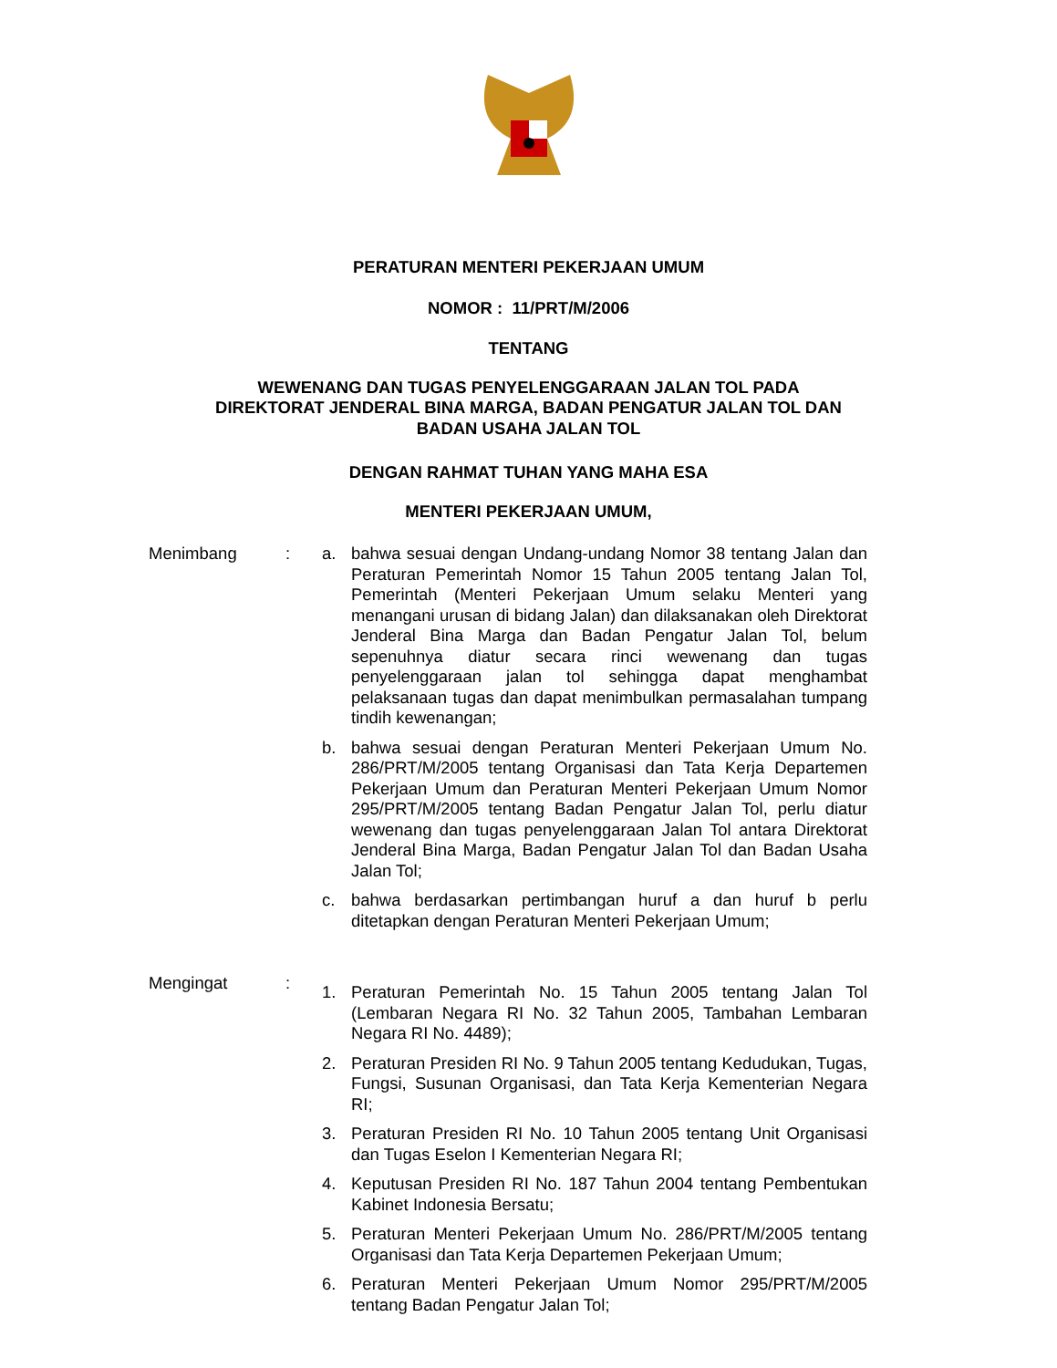PERATURAN MENTERI PEKERJAAN UMUM
NOMOR : 11/PRT/M/2006
TENTANG
WEWENANG DAN TUGAS PENYELENGGARAAN JALAN TOL PADA
DIREKTORAT JENDERAL BINA MARGA, BADAN PENGATUR JALAN TOL DAN
BADAN USAHA JALAN TOL
DENGAN RAHMAT TUHAN YANG MAHA ESA
MENTERI PEKERJAAN UMUM,
Menimbang : a. bahwa sesuai dengan Undang-undang Nomor 38 tentang Jalan dan Peraturan Pemerintah Nomor 15 Tahun 2005 tentang Jalan Tol, Pemerintah (Menteri Pekerjaan Umum selaku Menteri yang menangani urusan di bidang Jalan) dan dilaksanakan oleh Direktorat Jenderal Bina Marga dan Badan Pengatur Jalan Tol, belum sepenuhnya diatur secara rinci wewenang dan tugas penyelenggaraan jalan tol sehingga dapat menghambat pelaksanaan tugas dan dapat menimbulkan permasalahan tumpang tindih kewenangan;
b. bahwa sesuai dengan Peraturan Menteri Pekerjaan Umum No. 286/PRT/M/2005 tentang Organisasi dan Tata Kerja Departemen Pekerjaan Umum dan Peraturan Menteri Pekerjaan Umum Nomor 295/PRT/M/2005 tentang Badan Pengatur Jalan Tol, perlu diatur wewenang dan tugas penyelenggaraan Jalan Tol antara Direktorat Jenderal Bina Marga, Badan Pengatur Jalan Tol dan Badan Usaha Jalan Tol;
c. bahwa berdasarkan pertimbangan huruf a dan huruf b perlu ditetapkan dengan Peraturan Menteri Pekerjaan Umum;
Mengingat :
1. Peraturan Pemerintah No. 15 Tahun 2005 tentang Jalan Tol (Lembaran Negara RI No. 32 Tahun 2005, Tambahan Lembaran Negara RI No. 4489);
2. Peraturan Presiden RI No. 9 Tahun 2005 tentang Kedudukan, Tugas, Fungsi, Susunan Organisasi, dan Tata Kerja Kementerian Negara RI;
3. Peraturan Presiden RI No. 10 Tahun 2005 tentang Unit Organisasi dan Tugas Eselon I Kementerian Negara RI;
4. Keputusan Presiden RI No. 187 Tahun 2004 tentang Pembentukan Kabinet Indonesia Bersatu;
5. Peraturan Menteri Pekerjaan Umum No. 286/PRT/M/2005 tentang Organisasi dan Tata Kerja Departemen Pekerjaan Umum;
6. Peraturan Menteri Pekerjaan Umum Nomor 295/PRT/M/2005 tentang Badan Pengatur Jalan Tol;